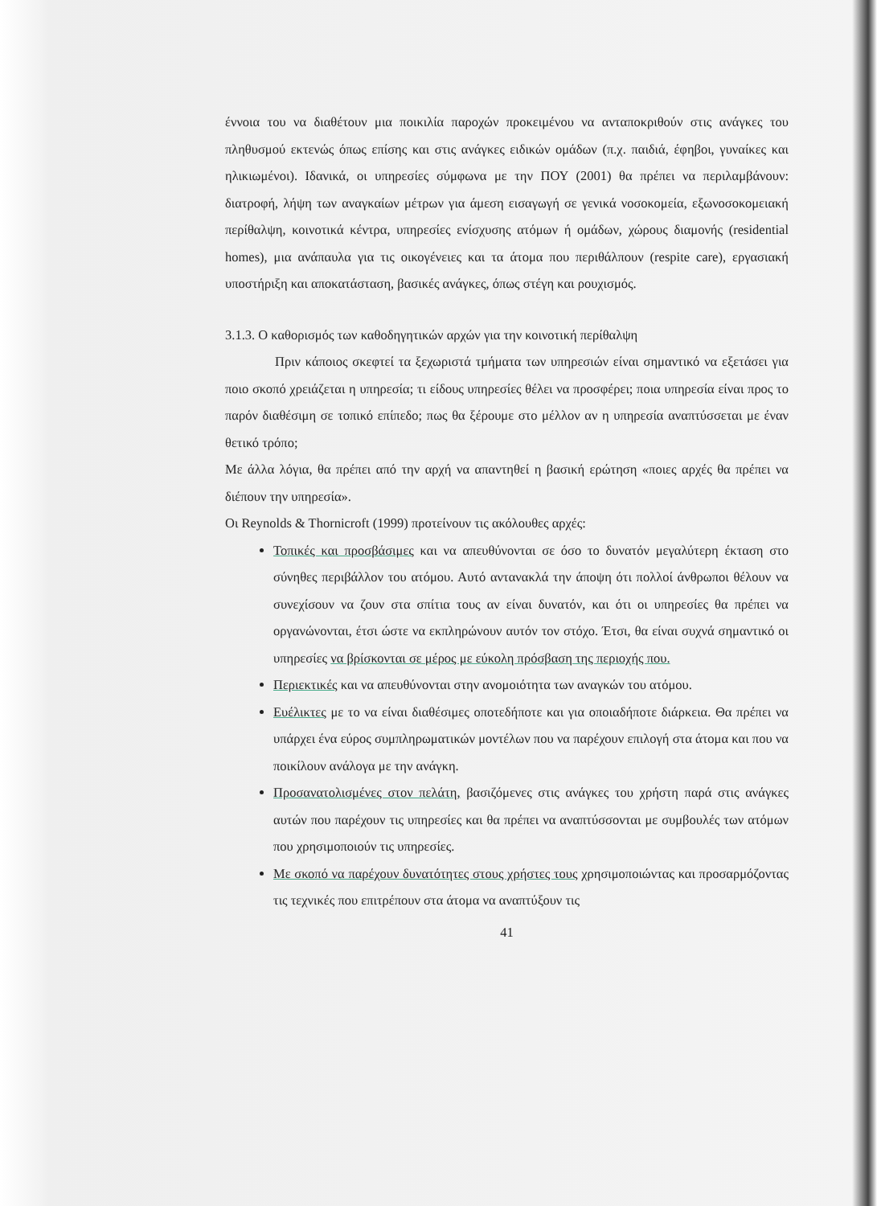έννοια του να διαθέτουν μια ποικιλία παροχών προκειμένου να ανταποκριθούν στις ανάγκες του πληθυσμού εκτενώς όπως επίσης και στις ανάγκες ειδικών ομάδων (π.χ. παιδιά, έφηβοι, γυναίκες και ηλικιωμένοι). Ιδανικά, οι υπηρεσίες σύμφωνα με την ΠΟΥ (2001) θα πρέπει να περιλαμβάνουν: διατροφή, λήψη των αναγκαίων μέτρων για άμεση εισαγωγή σε γενικά νοσοκομεία, εξωνοσοκομειακή περίθαλψη, κοινοτικά κέντρα, υπηρεσίες ενίσχυσης ατόμων ή ομάδων, χώρους διαμονής (residential homes), μια ανάπαυλα για τις οικογένειες και τα άτομα που περιθάλπουν (respite care), εργασιακή υποστήριξη και αποκατάσταση, βασικές ανάγκες, όπως στέγη και ρουχισμός.
3.1.3. Ο καθορισμός των καθοδηγητικών αρχών για την κοινοτική περίθαλψη
Πριν κάποιος σκεφτεί τα ξεχωριστά τμήματα των υπηρεσιών είναι σημαντικό να εξετάσει για ποιο σκοπό χρειάζεται η υπηρεσία; τι είδους υπηρεσίες θέλει να προσφέρει; ποια υπηρεσία είναι προς το παρόν διαθέσιμη σε τοπικό επίπεδο; πως θα ξέρουμε στο μέλλον αν η υπηρεσία αναπτύσσεται με έναν θετικό τρόπο;
Με άλλα λόγια, θα πρέπει από την αρχή να απαντηθεί η βασική ερώτηση «ποιες αρχές θα πρέπει να διέπουν την υπηρεσία».
Οι Reynolds & Thornicroft (1999) προτείνουν τις ακόλουθες αρχές:
Τοπικές και προσβάσιμες και να απευθύνονται σε όσο το δυνατόν μεγαλύτερη έκταση στο σύνηθες περιβάλλον του ατόμου. Αυτό αντανακλά την άποψη ότι πολλοί άνθρωποι θέλουν να συνεχίσουν να ζουν στα σπίτια τους αν είναι δυνατόν, και ότι οι υπηρεσίες θα πρέπει να οργανώνονται, έτσι ώστε να εκπληρώνουν αυτόν τον στόχο. Έτσι, θα είναι συχνά σημαντικό οι υπηρεσίες να βρίσκονται σε μέρος με εύκολη πρόσβαση της περιοχής που.
Περιεκτικές και να απευθύνονται στην ανομοιότητα των αναγκών του ατόμου.
Ευέλικτες με το να είναι διαθέσιμες οποτεδήποτε και για οποιαδήποτε διάρκεια. Θα πρέπει να υπάρχει ένα εύρος συμπληρωματικών μοντέλων που να παρέχουν επιλογή στα άτομα και που να ποικίλουν ανάλογα με την ανάγκη.
Προσανατολισμένες στον πελάτη, βασιζόμενες στις ανάγκες του χρήστη παρά στις ανάγκες αυτών που παρέχουν τις υπηρεσίες και θα πρέπει να αναπτύσσονται με συμβουλές των ατόμων που χρησιμοποιούν τις υπηρεσίες.
Με σκοπό να παρέχουν δυνατότητες στους χρήστες τους χρησιμοποιώντας και προσαρμόζοντας τις τεχνικές που επιτρέπουν στα άτομα να αναπτύξουν τις
41